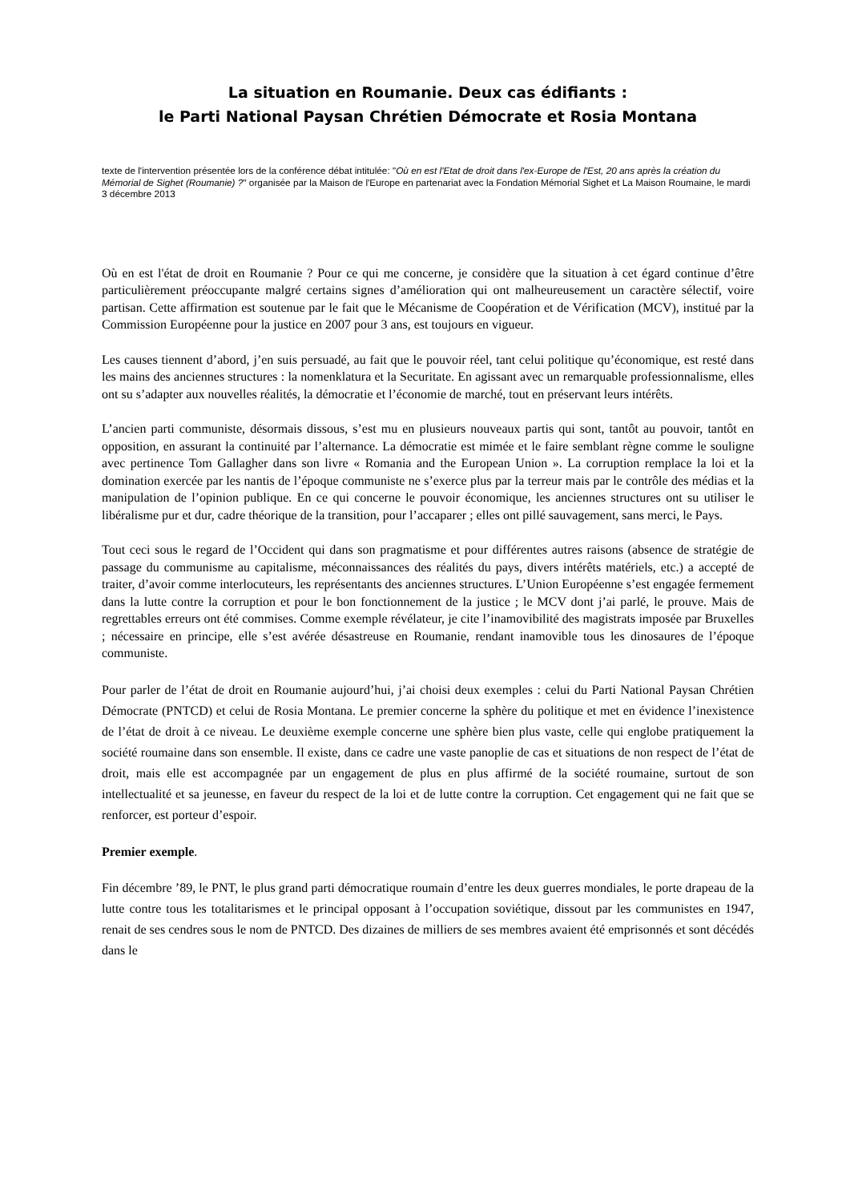La situation en Roumanie. Deux cas édifiants :
le Parti National Paysan Chrétien Démocrate et Rosia Montana
texte de l'intervention présentée lors de la conférence débat intitulée: "Où en est l'Etat de droit dans l'ex-Europe de l'Est, 20 ans après la création du Mémorial de Sighet (Roumanie) ?" organisée par la Maison de l'Europe en partenariat avec la Fondation Mémorial Sighet et La Maison Roumaine, le mardi 3 décembre 2013
Où en est l'état de droit en Roumanie ? Pour ce qui me concerne, je considère que la situation à cet égard continue d’être particulièrement préoccupante malgré certains signes d’amélioration qui ont malheureusement un caractère sélectif, voire partisan. Cette affirmation est soutenue par le fait que le Mécanisme de Coopération et de Vérification (MCV), institué par la Commission Européenne pour la justice en 2007 pour 3 ans, est toujours en vigueur.
Les causes tiennent d’abord, j’en suis persuadé, au fait que le pouvoir réel, tant celui politique qu’économique, est resté dans les mains des anciennes structures : la nomenklatura et la Securitate. En agissant avec un remarquable professionnalisme, elles ont su s’adapter aux nouvelles réalités, la démocratie et l’économie de marché, tout en préservant leurs intérêts.
L’ancien parti communiste, désormais dissous, s’est mu en plusieurs nouveaux partis qui sont, tantôt au pouvoir, tantôt en opposition, en assurant la continuité par l’alternance. La démocratie est mimée et le faire semblant règne comme le souligne avec pertinence Tom Gallagher dans son livre « Romania and the European Union ». La corruption remplace la loi et la domination exercée par les nantis de l’époque communiste ne s’exerce plus par la terreur mais par le contrôle des médias et la manipulation de l’opinion publique. En ce qui concerne le pouvoir économique, les anciennes structures ont su utiliser le libéralisme pur et dur, cadre théorique de la transition, pour l’accaparer ; elles ont pillé sauvagement, sans merci, le Pays.
Tout ceci sous le regard de l’Occident qui dans son pragmatisme et pour différentes autres raisons (absence de stratégie de passage du communisme au capitalisme, méconnaissances des réalités du pays, divers intérêts matériels, etc.) a accepté de traiter, d’avoir comme interlocuteurs, les représentants des anciennes structures. L’Union Européenne s’est engagée fermement dans la lutte contre la corruption et pour le bon fonctionnement de la justice ; le MCV dont j’ai parlé, le prouve. Mais de regrettables erreurs ont été commises. Comme exemple révélateur, je cite l’inamovibilité des magistrats imposée par Bruxelles ; nécessaire en principe, elle s’est avérée désastreuse en Roumanie, rendant inamovible tous les dinosaures de l’époque communiste.
Pour parler de l’état de droit en Roumanie aujourd’hui, j’ai choisi deux exemples : celui du Parti National Paysan Chrétien Démocrate (PNTCD) et celui de Rosia Montana. Le premier concerne la sphère du politique et met en évidence l’inexistence de l’état de droit à ce niveau. Le deuxième exemple concerne une sphère bien plus vaste, celle qui englobe pratiquement la société roumaine dans son ensemble. Il existe, dans ce cadre une vaste panoplie de cas et situations de non respect de l’état de droit, mais elle est accompagnée par un engagement de plus en plus affirmé de la société roumaine, surtout de son intellectualité et sa jeunesse, en faveur du respect de la loi et de lutte contre la corruption. Cet engagement qui ne fait que se renforcer, est porteur d’espoir.
Premier exemple.
Fin décembre ’89, le PNT, le plus grand parti démocratique roumain d’entre les deux guerres mondiales, le porte drapeau de la lutte contre tous les totalitarismes et le principal opposant à l’occupation soviétique, dissout par les communistes en 1947, renait de ses cendres sous le nom de PNTCD. Des dizaines de milliers de ses membres avaient été emprisonnés et sont décédés dans le